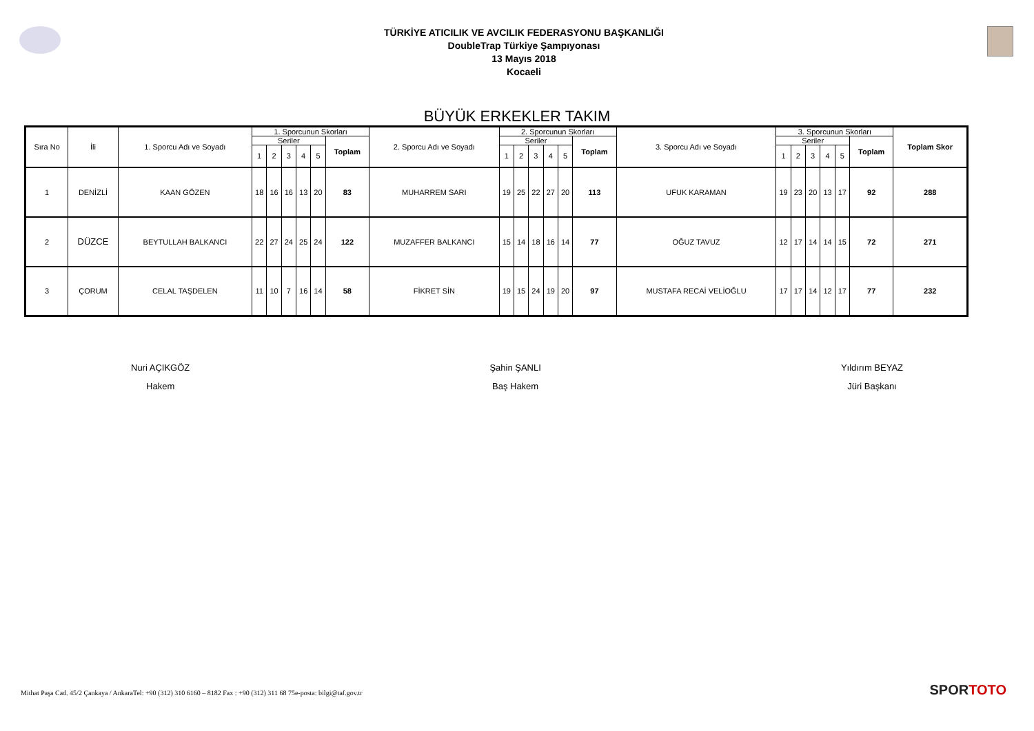TÜRKİYE ATICILIK VE AVCILIK FEDERASYONU BAŞKANLIĞI
DoubleTrap Türkiye Şampıyonası
13 Mayıs 2018
Kocaeli
BÜYÜK ERKEKLER TAKIM
| Sıra No | İli | 1. Sporcu Adı ve Soyadı | 1. Sporcunun Skorları | | | | | | 2. Sporcu Adı ve Soyadı | 2. Sporcunun Skorları | | | | | | 3. Sporcu Adı ve Soyadı | 3. Sporcunun Skorları | | | | | | Toplam Skor |
| --- | --- | --- | --- | --- | --- | --- | --- | --- | --- | --- | --- | --- | --- | --- | --- | --- | --- | --- | --- | --- | --- | --- | --- |
| | | | Seriler | | | | | Toplam | | Seriler | | | | | Toplam | | Seriler | | | | | Toplam | |
| | | | 1 | 2 | 3 | 4 | 5 | | | 1 | 2 | 3 | 4 | 5 | | | 1 | 2 | 3 | 4 | 5 | | |
| 1 | DENİZLİ | KAAN GÖZEN | 18 | 16 | 16 | 13 | 20 | 83 | MUHARREM SARI | 19 | 25 | 22 | 27 | 20 | 113 | UFUK KARAMAN | 19 | 23 | 20 | 13 | 17 | 92 | 288 |
| 2 | DÜZCE | BEYTULLAH BALKANCI | 22 | 27 | 24 | 25 | 24 | 122 | MUZAFFER BALKANCI | 15 | 14 | 18 | 16 | 14 | 77 | OĞUZ TAVUZ | 12 | 17 | 14 | 14 | 15 | 72 | 271 |
| 3 | ÇORUM | CELAL TAŞDELEN | 11 | 10 | 7 | 16 | 14 | 58 | FİKRET SİN | 19 | 15 | 24 | 19 | 20 | 97 | MUSTAFA RECAİ VELİOĞLU | 17 | 17 | 14 | 12 | 17 | 77 | 232 |
Nuri AÇIKGÖZ
Hakem
Şahin ŞANLI
Baş Hakem
Yıldırım BEYAZ
Jüri Başkanı
Mithat Paşa Cad. 45/2 Çankaya / AnkaraTel: +90 (312) 310 6160 – 8182 Fax : +90 (312) 311 68 75e-posta: bilgi@taf.gov.tr
SPORTOTO